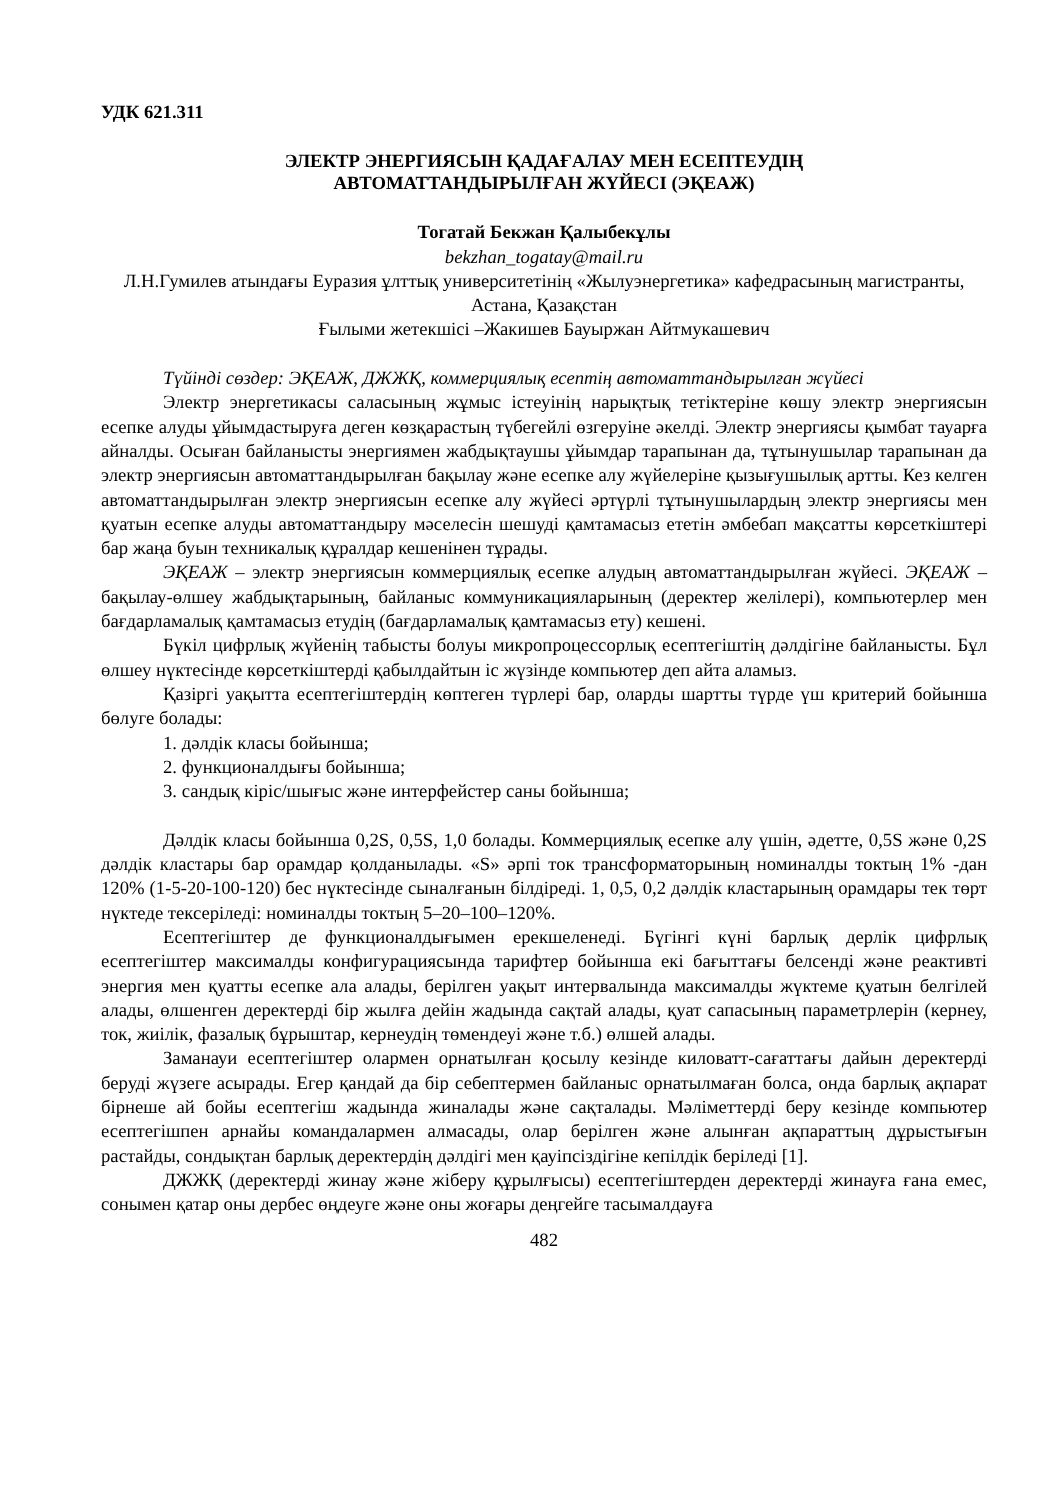УДК 621.311
ЭЛЕКТР ЭНЕРГИЯСЫН ҚАДАҒАЛАУ МЕН ЕСЕПТЕУДІҢ
АВТОМАТТАНДЫРЫЛҒАН ЖҮЙЕСІ (ЭҚЕАЖ)
Тогатай Бекжан Қалыбекұлы
bekzhan_togatay@mail.ru
Л.Н.Гумилев атындағы Еуразия ұлттық университетінің «Жылуэнергетика» кафедрасының магистранты, Астана, Қазақстан
Ғылыми жетекшісі –Жакишев Бауыржан Айтмукашевич
Түйінді сөздер: ЭҚЕАЖ, ДЖЖҚ, коммерциялық есептің автоматтандырылған жүйесі
Электр энергетикасы саласының жұмыс істеуінің нарықтық тетіктеріне көшу электр энергиясын есепке алуды ұйымдастыруға деген көзқарастың түбегейлі өзгеруіне әкелді. Электр энергиясы қымбат тауарға айналды. Осыған байланысты энергиямен жабдықтаушы ұйымдар тарапынан да, тұтынушылар тарапынан да электр энергиясын автоматтандырылған бақылау және есепке алу жүйелеріне қызығушылық артты. Кез келген автоматтандырылған электр энергиясын есепке алу жүйесі әртүрлі тұтынушылардың электр энергиясы мен қуатын есепке алуды автоматтандыру мәселесін шешуді қамтамасыз ететін әмбебап мақсатты көрсеткіштері бар жаңа буын техникалық құралдар кешенінен тұрады.
ЭҚЕАЖ – электр энергиясын коммерциялық есепке алудың автоматтандырылған жүйесі. ЭҚЕАЖ – бақылау-өлшеу жабдықтарының, байланыс коммуникацияларының (деректер желілері), компьютерлер мен бағдарламалық қамтамасыз етудің (бағдарламалық қамтамасыз ету) кешені.
Бүкіл цифрлық жүйенің табысты болуы микропроцессорлық есептегіштің дәлдігіне байланысты. Бұл өлшеу нүктесінде көрсеткіштерді қабылдайтын іс жүзінде компьютер деп айта аламыз.
Қазіргі уақытта есептегіштердің көптеген түрлері бар, оларды шартты түрде үш критерий бойынша бөлуге болады:
1. дәлдік класы бойынша;
2. функционалдығы бойынша;
3. сандық кіріс/шығыс және интерфейстер саны бойынша;
Дәлдік класы бойынша 0,2S, 0,5S, 1,0 болады. Коммерциялық есепке алу үшін, әдетте, 0,5S және 0,2S дәлдік кластары бар орамдар қолданылады. «S» әрпі ток трансформаторының номиналды токтың 1% -дан 120% (1-5-20-100-120) бес нүктесінде сыналғанын білдіреді. 1, 0,5, 0,2 дәлдік кластарының орамдары тек төрт нүктеде тексеріледі: номиналды токтың 5–20–100–120%.
Есептегіштер де функционалдығымен ерекшеленеді. Бүгінгі күні барлық дерлік цифрлық есептегіштер максималды конфигурациясында тарифтер бойынша екі бағыттағы белсенді және реактивті энергия мен қуатты есепке ала алады, берілген уақыт интервалында максималды жүктеме қуатын белгілей алады, өлшенген деректерді бір жылға дейін жадында сақтай алады, қуат сапасының параметрлерін (кернеу, ток, жиілік, фазалық бұрыштар, кернеудің төмендеуі және т.б.) өлшей алады.
Заманауи есептегіштер олармен орнатылған қосылу кезінде киловатт-сағаттағы дайын деректерді беруді жүзеге асырады. Егер қандай да бір себептермен байланыс орнатылмаған болса, онда барлық ақпарат бірнеше ай бойы есептегіш жадында жиналады және сақталады. Мәліметтерді беру кезінде компьютер есептегішпен арнайы командалармен алмасады, олар берілген және алынған ақпараттың дұрыстығын растайды, сондықтан барлық деректердің дәлдігі мен қауіпсіздігіне кепілдік беріледі [1].
ДЖЖҚ (деректерді жинау және жіберу құрылғысы) есептегіштерден деректерді жинауға ғана емес, сонымен қатар оны дербес өңдеуге және оны жоғары деңгейге тасымалдауға
482